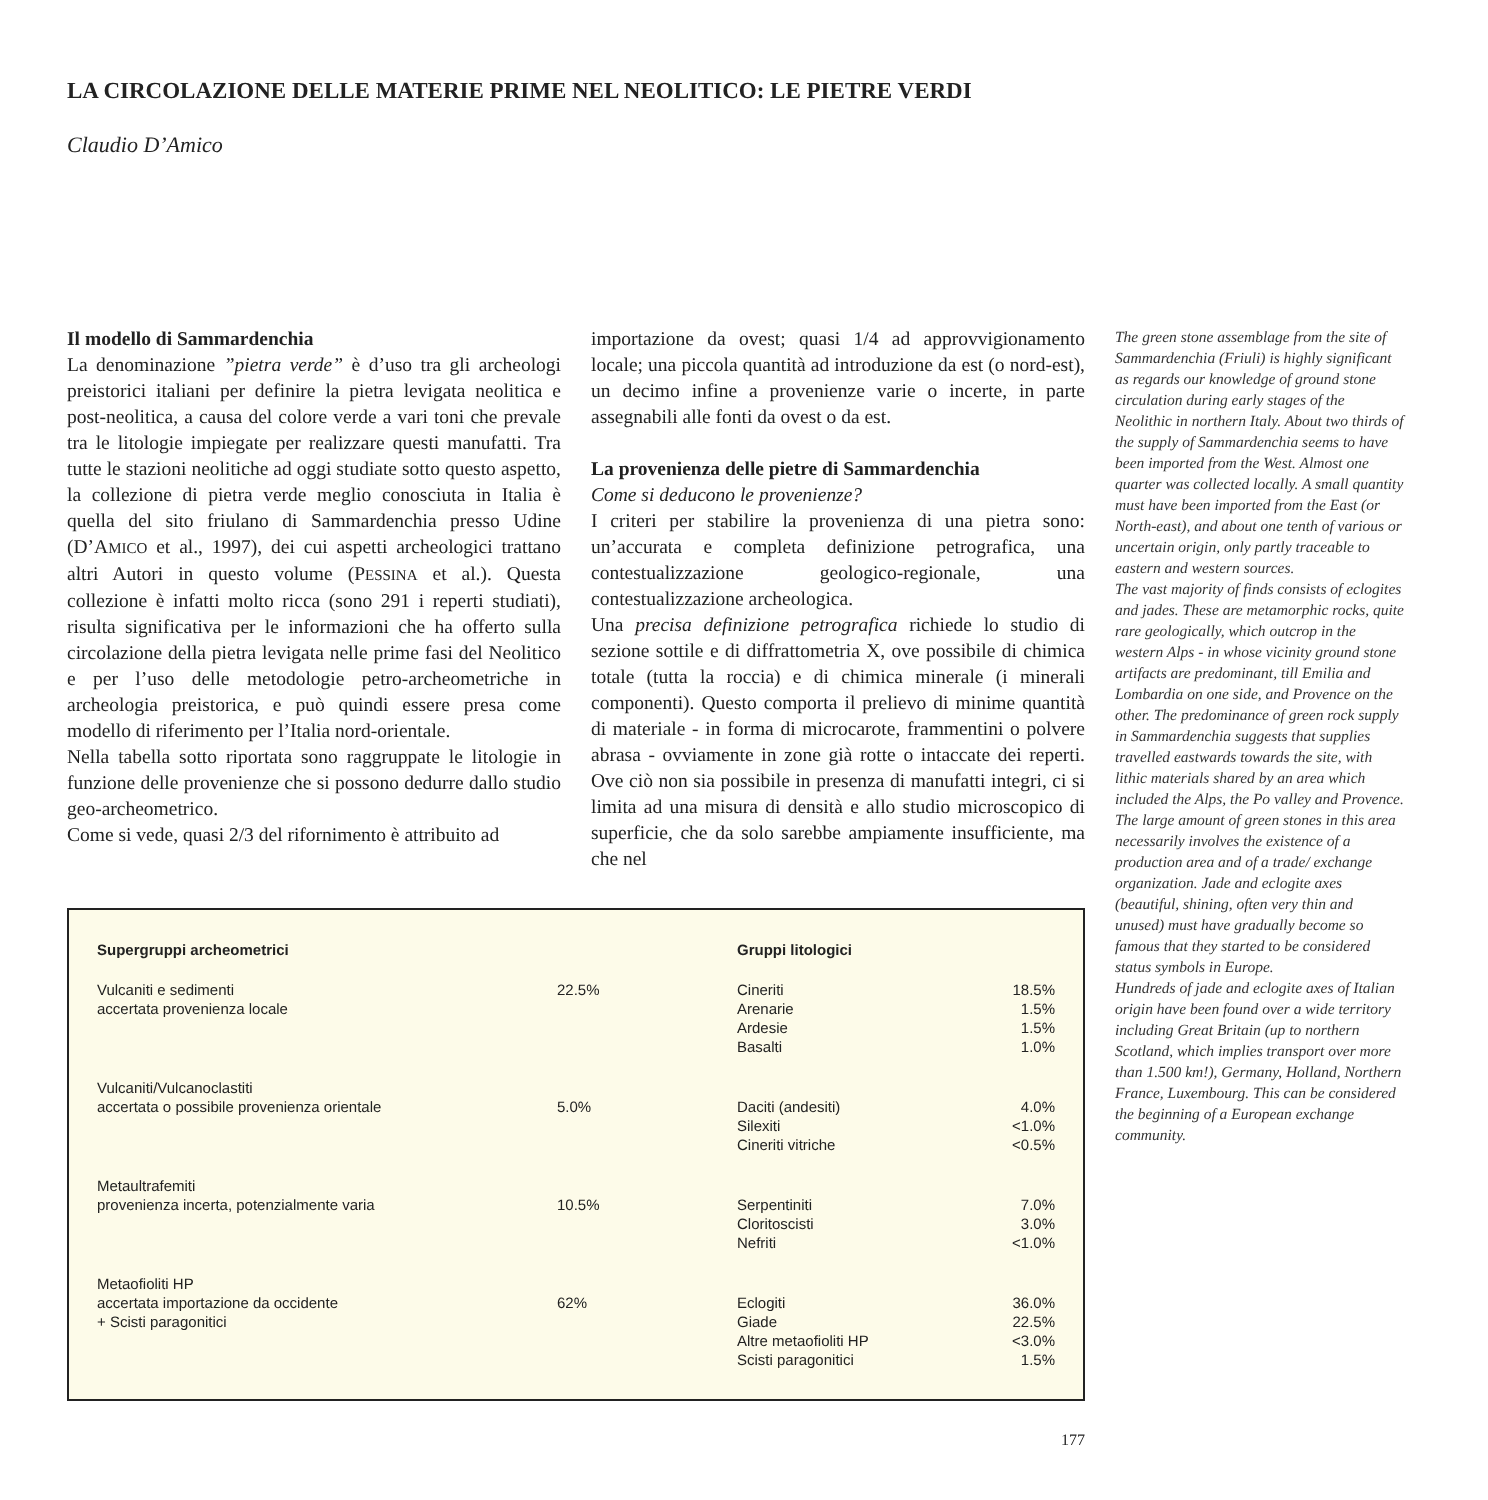LA CIRCOLAZIONE DELLE MATERIE PRIME NEL NEOLITICO: LE PIETRE VERDI
Claudio D’Amico
Il modello di Sammardenchia
La denominazione ”pietra verde” è d’uso tra gli archeologi preistorici italiani per definire la pietra levigata neolitica e post-neolitica, a causa del colore verde a vari toni che prevale tra le litologie impiegate per realizzare questi manufatti. Tra tutte le stazioni neolitiche ad oggi studiate sotto questo aspetto, la collezione di pietra verde meglio conosciuta in Italia è quella del sito friulano di Sammardenchia presso Udine (D’AMICO et al., 1997), dei cui aspetti archeologici trattano altri Autori in questo volume (PESSINA et al.). Questa collezione è infatti molto ricca (sono 291 i reperti studiati), risulta significativa per le informazioni che ha offerto sulla circolazione della pietra levigata nelle prime fasi del Neolitico e per l’uso delle metodologie petro-archeometriche in archeologia preistorica, e può quindi essere presa come modello di riferimento per l’Italia nord-orientale.
Nella tabella sotto riportata sono raggruppate le litologie in funzione delle provenienze che si possono dedurre dallo studio geo-archeometrico.
Come si vede, quasi 2/3 del rifornimento è attribuito ad
importazione da ovest; quasi 1/4 ad approvvigionamento locale; una piccola quantità ad introduzione da est (o nord-est), un decimo infine a provenienze varie o incerte, in parte assegnabili alle fonti da ovest o da est.
La provenienza delle pietre di Sammardenchia
Come si deducono le provenienze?
I criteri per stabilire la provenienza di una pietra sono: un’accurata e completa definizione petrografica, una contestualizzazione geologico-regionale, una contestualizzazione archeologica.
Una precisa definizione petrografica richiede lo studio di sezione sottile e di diffrattometria X, ove possibile di chimica totale (tutta la roccia) e di chimica minerale (i minerali componenti). Questo comporta il prelievo di minime quantità di materiale - in forma di microcarote, frammentini o polvere abrasa - ovviamente in zone già rotte o intaccate dei reperti. Ove ciò non sia possibile in presenza di manufatti integri, ci si limita ad una misura di densità e allo studio microscopico di superficie, che da solo sarebbe ampiamente insufficiente, ma che nel
| Supergruppi archeometrici | | Gruppi litologici | |
| --- | --- | --- | --- |
| Vulcaniti e sedimenti | 22.5% | Cineriti | 18.5% |
| accertata provenienza locale | | Arenarie | 1.5% |
| | | Ardesie | 1.5% |
| | | Basalti | 1.0% |
| Vulcaniti/Vulcanoclastiti | | | |
| accertata o possibile provenienza orientale | 5.0% | Daciti (andesiti) | 4.0% |
| | | Silexiti | <1.0% |
| | | Cineriti vitriche | <0.5% |
| Metaultrafemiti | | | |
| provenienza incerta, potenzialmente varia | 10.5% | Serpentiniti | 7.0% |
| | | Cloritoscisti | 3.0% |
| | | Nefriti | <1.0% |
| Metaofioliti HP | | | |
| accertata importazione da occidente | 62% | Eclogiti | 36.0% |
| + Scisti paragonitici | | Giade | 22.5% |
| | | Altre metaofioliti HP | <3.0% |
| | | Scisti paragonitici | 1.5% |
177
The green stone assemblage from the site of Sammardenchia (Friuli) is highly significant as regards our knowledge of ground stone circulation during early stages of the Neolithic in northern Italy. About two thirds of the supply of Sammardenchia seems to have been imported from the West. Almost one quarter was collected locally. A small quantity must have been imported from the East (or North-east), and about one tenth of various or uncertain origin, only partly traceable to eastern and western sources.
The vast majority of finds consists of eclogites and jades. These are metamorphic rocks, quite rare geologically, which outcrop in the western Alps - in whose vicinity ground stone artifacts are predominant, till Emilia and Lombardia on one side, and Provence on the other. The predominance of green rock supply in Sammardenchia suggests that supplies travelled eastwards towards the site, with lithic materials shared by an area which included the Alps, the Po valley and Provence.
The large amount of green stones in this area necessarily involves the existence of a production area and of a trade/ exchange organization. Jade and eclogite axes (beautiful, shining, often very thin and unused) must have gradually become so famous that they started to be considered status symbols in Europe.
Hundreds of jade and eclogite axes of Italian origin have been found over a wide territory including Great Britain (up to northern Scotland, which implies transport over more than 1.500 km!), Germany, Holland, Northern France, Luxembourg. This can be considered the beginning of a European exchange community.